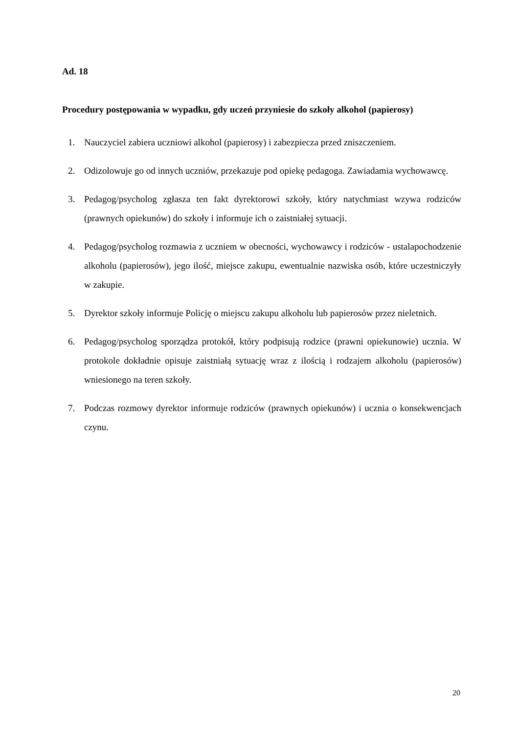Ad. 18
Procedury postępowania w wypadku, gdy uczeń przyniesie do szkoły alkohol (papierosy)
1. Nauczyciel zabiera uczniowi alkohol (papierosy) i zabezpiecza przed zniszczeniem.
2. Odizolowuje go od innych uczniów, przekazuje pod opiekę pedagoga. Zawiadamia wychowawcę.
3. Pedagog/psycholog zgłasza ten fakt dyrektorowi szkoły, który natychmiast wzywa rodziców (prawnych opiekunów) do szkoły i informuje ich o zaistniałej sytuacji.
4. Pedagog/psycholog rozmawia z uczniem w obecności, wychowawcy i rodziców - ustalapochodzenie alkoholu (papierosów), jego ilość, miejsce zakupu, ewentualnie nazwiska osób, które uczestniczyły w zakupie.
5. Dyrektor szkoły informuje Policję o miejscu zakupu alkoholu lub papierosów przez nieletnich.
6. Pedagog/psycholog sporządza protokół, który podpisują rodzice (prawni opiekunowie) ucznia. W protokole dokładnie opisuje zaistniałą sytuację wraz z ilością i rodzajem alkoholu (papierosów) wniesionego na teren szkoły.
7. Podczas rozmowy dyrektor informuje rodziców (prawnych opiekunów) i ucznia o konsekwencjach czynu.
20